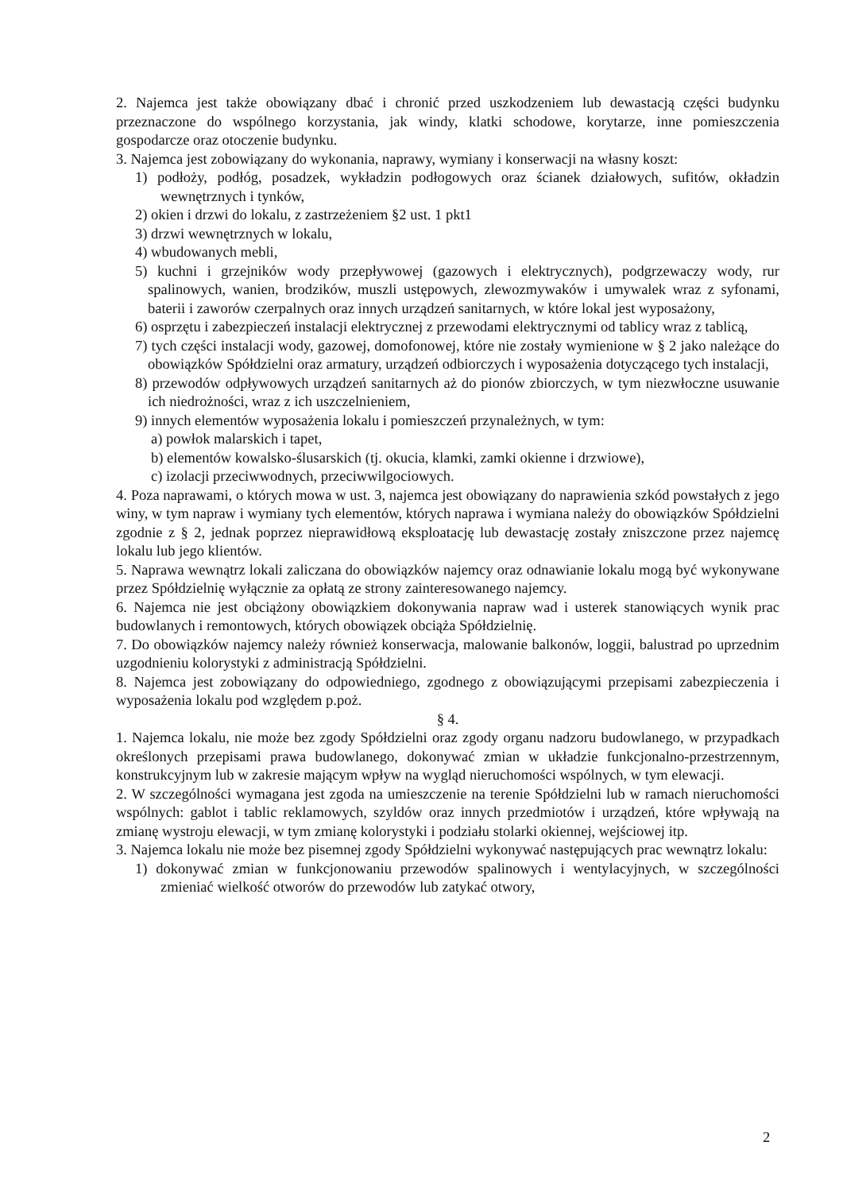2. Najemca jest także obowiązany dbać i chronić przed uszkodzeniem lub dewastacją części budynku przeznaczone do wspólnego korzystania, jak windy, klatki schodowe, korytarze, inne pomieszczenia gospodarcze oraz otoczenie budynku.
3. Najemca jest zobowiązany do wykonania, naprawy, wymiany i konserwacji na własny koszt:
1) podłoży, podłóg, posadzek, wykładzin podłogowych oraz ścianek działowych, sufitów, okładzin wewnętrznych i tynków,
2) okien i drzwi do lokalu, z zastrzeżeniem §2 ust. 1 pkt1
3) drzwi wewnętrznych w lokalu,
4) wbudowanych mebli,
5) kuchni i grzejników wody przepływowej (gazowych i elektrycznych), podgrzewaczy wody, rur spalinowych, wanien, brodzików, muszli ustępowych, zlewozmywaków i umywalek wraz z syfonami, baterii i zaworów czerpalnych oraz innych urządzeń sanitarnych, w które lokal jest wyposażony,
6) osprzętu i zabezpieczeń instalacji elektrycznej z przewodami elektrycznymi od tablicy wraz z tablicą,
7) tych części instalacji wody, gazowej, domofonowej, które nie zostały wymienione w § 2 jako należące do obowiązków Spółdzielni oraz armatury, urządzeń odbiorczych i wyposażenia dotyczącego tych instalacji,
8) przewodów odpływowych urządzeń sanitarnych aż do pionów zbiorczych, w tym niezwłoczne usuwanie ich niedrożności, wraz z ich uszczelnieniem,
9) innych elementów wyposażenia lokalu i pomieszczeń przynależnych, w tym:
a) powłok malarskich i tapet,
b) elementów kowalsko-ślusarskich (tj. okucia, klamki, zamki okienne i drzwiowe),
c) izolacji przeciwwodnych, przeciwwilgociowych.
4. Poza naprawami, o których mowa w ust. 3, najemca jest obowiązany do naprawienia szkód powstałych z jego winy, w tym napraw i wymiany tych elementów, których naprawa i wymiana należy do obowiązków Spółdzielni zgodnie z § 2, jednak poprzez nieprawidłową eksploatację lub dewastację zostały zniszczone przez najemcę lokalu lub jego klientów.
5. Naprawa wewnątrz lokali zaliczana do obowiązków najemcy oraz odnawianie lokalu mogą być wykonywane przez Spółdzielnię wyłącznie za opłatą ze strony zainteresowanego najemcy.
6. Najemca nie jest obciążony obowiązkiem dokonywania napraw wad i usterek stanowiących wynik prac budowlanych i remontowych, których obowiązek obciąża Spółdzielnię.
7. Do obowiązków najemcy należy również konserwacja, malowanie balkonów, loggii, balustrad po uprzednim uzgodnieniu kolorystyki z administracją Spółdzielni.
8. Najemca jest zobowiązany do odpowiedniego, zgodnego z obowiązującymi przepisami zabezpieczenia i wyposażenia lokalu pod względem p.poż.
§ 4.
1. Najemca lokalu, nie może bez zgody Spółdzielni oraz zgody organu nadzoru budowlanego, w przypadkach określonych przepisami prawa budowlanego, dokonywać zmian w układzie funkcjonalno-przestrzennym, konstrukcyjnym lub w zakresie mającym wpływ na wygląd nieruchomości wspólnych, w tym elewacji.
2. W szczególności wymagana jest zgoda na umieszczenie na terenie Spółdzielni lub w ramach nieruchomości wspólnych: gablot i tablic reklamowych, szyldów oraz innych przedmiotów i urządzeń, które wpływają na zmianę wystroju elewacji, w tym zmianę kolorystyki i podziału stolarki okiennej, wejściowej itp.
3. Najemca lokalu nie może bez pisemnej zgody Spółdzielni wykonywać następujących prac wewnątrz lokalu:
1) dokonywać zmian w funkcjonowaniu przewodów spalinowych i wentylacyjnych, w szczególności zmieniać wielkość otworów do przewodów lub zatykać otwory,
2